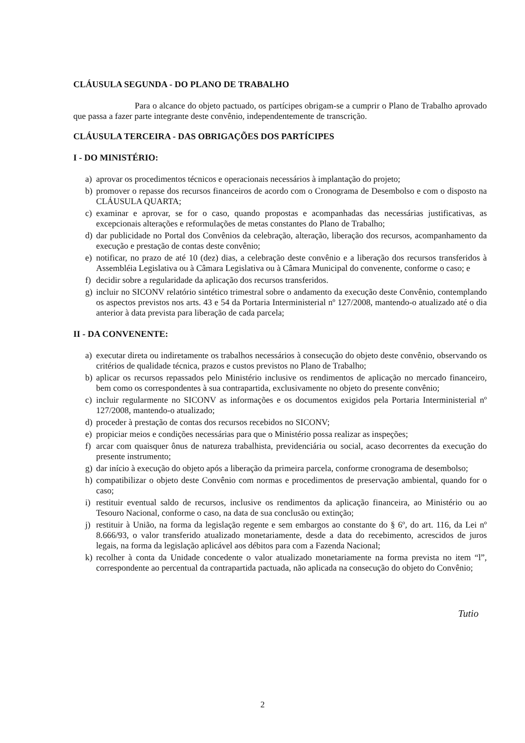CLÁUSULA SEGUNDA - DO PLANO DE TRABALHO
Para o alcance do objeto pactuado, os partícipes obrigam-se a cumprir o Plano de Trabalho aprovado que passa a fazer parte integrante deste convênio, independentemente de transcrição.
CLÁUSULA TERCEIRA - DAS OBRIGAÇÕES DOS PARTÍCIPES
I - DO MINISTÉRIO:
a) aprovar os procedimentos técnicos e operacionais necessários à implantação do projeto;
b) promover o repasse dos recursos financeiros de acordo com o Cronograma de Desembolso e com o disposto na CLÁUSULA QUARTA;
c) examinar e aprovar, se for o caso, quando propostas e acompanhadas das necessárias justificativas, as excepcionais alterações e reformulações de metas constantes do Plano de Trabalho;
d) dar publicidade no Portal dos Convênios da celebração, alteração, liberação dos recursos, acompanhamento da execução e prestação de contas deste convênio;
e) notificar, no prazo de até 10 (dez) dias, a celebração deste convênio e a liberação dos recursos transferidos à Assembléia Legislativa ou à Câmara Legislativa ou à Câmara Municipal do convenente, conforme o caso; e
f) decidir sobre a regularidade da aplicação dos recursos transferidos.
g) incluir no SICONV relatório sintético trimestral sobre o andamento da execução deste Convênio, contemplando os aspectos previstos nos arts. 43 e 54 da Portaria Interministerial nº 127/2008, mantendo-o atualizado até o dia anterior à data prevista para liberação de cada parcela;
II - DA CONVENENTE:
a) executar direta ou indiretamente os trabalhos necessários à consecução do objeto deste convênio, observando os critérios de qualidade técnica, prazos e custos previstos no Plano de Trabalho;
b) aplicar os recursos repassados pelo Ministério inclusive os rendimentos de aplicação no mercado financeiro, bem como os correspondentes à sua contrapartida, exclusivamente no objeto do presente convênio;
c) incluir regularmente no SICONV as informações e os documentos exigidos pela Portaria Interministerial nº 127/2008, mantendo-o atualizado;
d) proceder à prestação de contas dos recursos recebidos no SICONV;
e) propiciar meios e condições necessárias para que o Ministério possa realizar as inspeções;
f) arcar com quaisquer ônus de natureza trabalhista, previdenciária ou social, acaso decorrentes da execução do presente instrumento;
g) dar início à execução do objeto após a liberação da primeira parcela, conforme cronograma de desembolso;
h) compatibilizar o objeto deste Convênio com normas e procedimentos de preservação ambiental, quando for o caso;
i) restituir eventual saldo de recursos, inclusive os rendimentos da aplicação financeira, ao Ministério ou ao Tesouro Nacional, conforme o caso, na data de sua conclusão ou extinção;
j) restituir à União, na forma da legislação regente e sem embargos ao constante do § 6º, do art. 116, da Lei nº 8.666/93, o valor transferido atualizado monetariamente, desde a data do recebimento, acrescidos de juros legais, na forma da legislação aplicável aos débitos para com a Fazenda Nacional;
k) recolher à conta da Unidade concedente o valor atualizado monetariamente na forma prevista no item “l”, correspondente ao percentual da contrapartida pactuada, não aplicada na consecução do objeto do Convênio;
Tutio
2